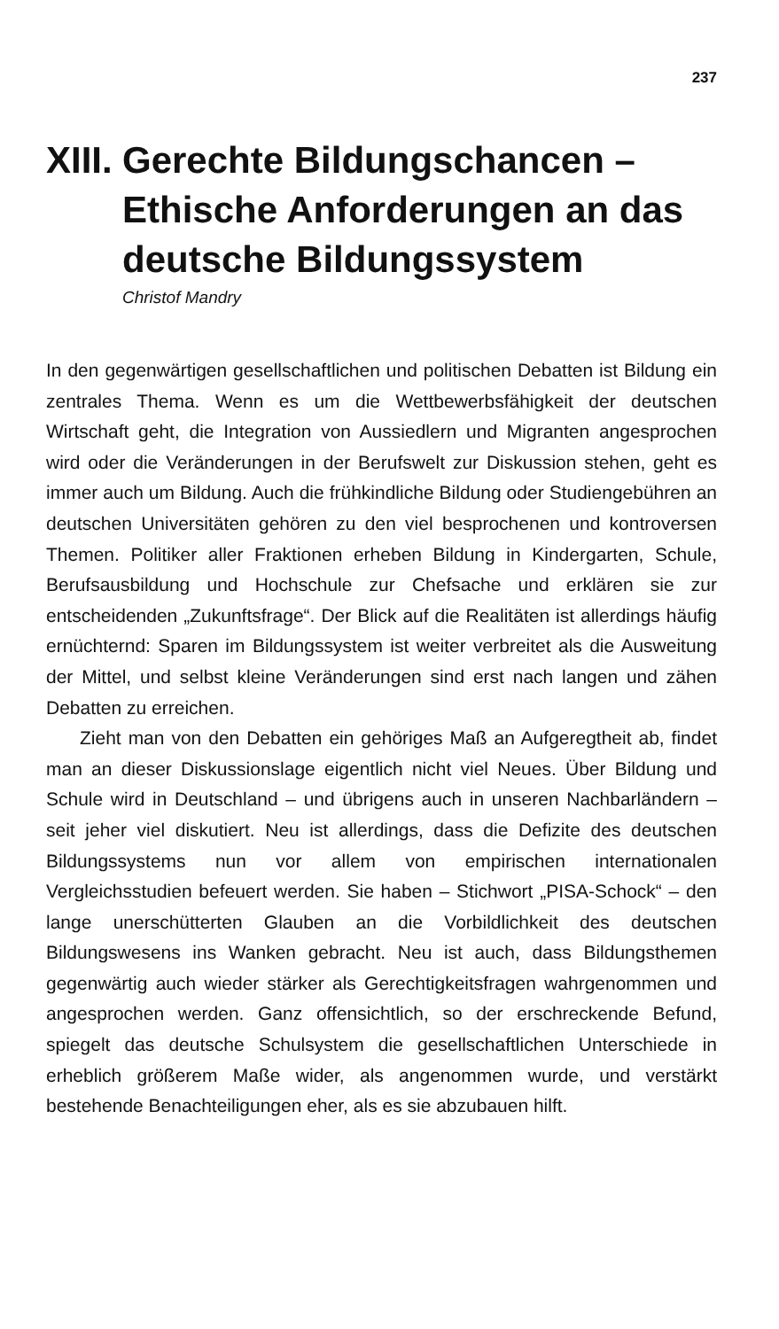237
XIII. Gerechte Bildungschancen –
Ethische Anforderungen an das
deutsche Bildungssystem
Christof Mandry
In den gegenwärtigen gesellschaftlichen und politischen Debatten ist Bildung ein zentrales Thema. Wenn es um die Wettbewerbsfähigkeit der deutschen Wirtschaft geht, die Integration von Aussiedlern und Migranten angesprochen wird oder die Veränderungen in der Berufswelt zur Diskussion stehen, geht es immer auch um Bildung. Auch die frühkindliche Bildung oder Studiengebühren an deutschen Universitäten gehören zu den viel besprochenen und kontroversen Themen. Politiker aller Fraktionen erheben Bildung in Kindergarten, Schule, Berufsausbildung und Hochschule zur Chefsache und erklären sie zur entscheidenden „Zukunftsfrage“. Der Blick auf die Realitäten ist allerdings häufig ernüchternd: Sparen im Bildungssystem ist weiter verbreitet als die Ausweitung der Mittel, und selbst kleine Veränderungen sind erst nach langen und zähen Debatten zu erreichen.
Zieht man von den Debatten ein gehöriges Maß an Aufgeregtheit ab, findet man an dieser Diskussionslage eigentlich nicht viel Neues. Über Bildung und Schule wird in Deutschland – und übrigens auch in unseren Nachbarländern – seit jeher viel diskutiert. Neu ist allerdings, dass die Defizite des deutschen Bildungssystems nun vor allem von empirischen internationalen Vergleichsstudien befeuert werden. Sie haben – Stichwort „PISA-Schock“ – den lange unerschütterten Glauben an die Vorbildlichkeit des deutschen Bildungswesens ins Wanken gebracht. Neu ist auch, dass Bildungsthemen gegenwärtig auch wieder stärker als Gerechtigkeitsfragen wahrgenommen und angesprochen werden. Ganz offensichtlich, so der erschreckende Befund, spiegelt das deutsche Schulsystem die gesellschaftlichen Unterschiede in erheblich größerem Maße wider, als angenommen wurde, und verstärkt bestehende Benachteiligungen eher, als es sie abzubauen hilft.